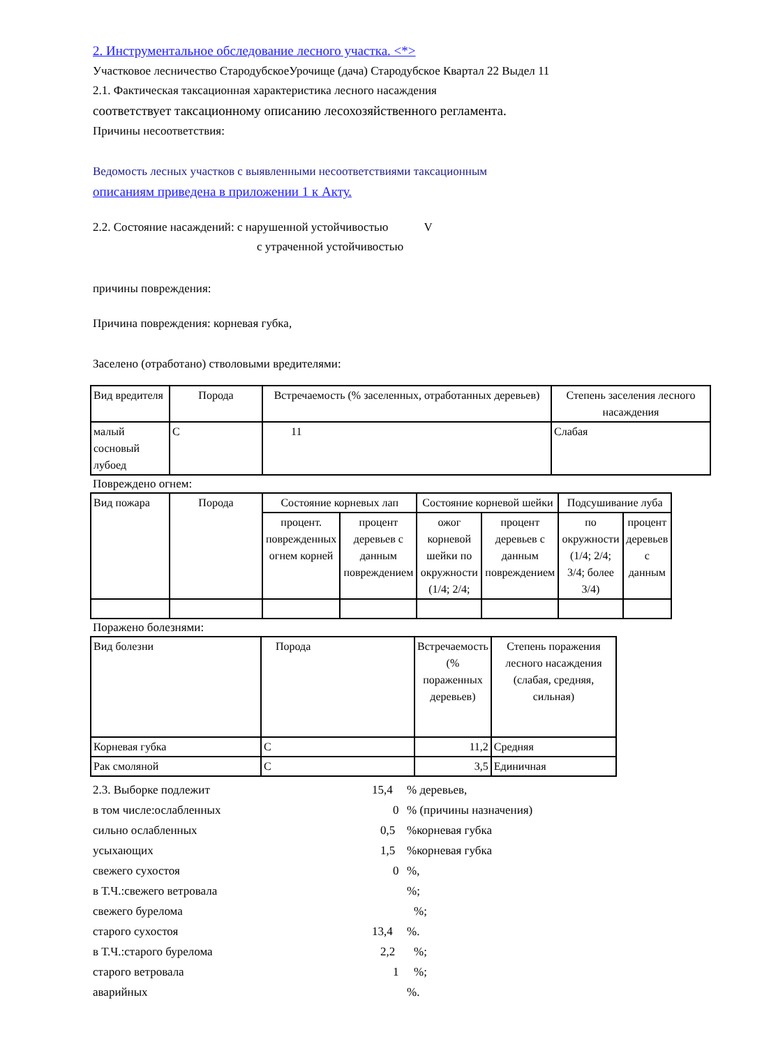2. Инструментальное обследование лесного участка. <*>
Участковое лесничество СтародубскоеУрочище (дача) Стародубское Квартал 22 Выдел 11
2.1. Фактическая таксационная характеристика лесного насаждения
соответствует таксационному описанию лесохозяйственного регламента.
Причины несоответствия:
Ведомость лесных участков с выявленными несоответствиями таксационным
описаниям приведена в приложении 1 к Акту.
2.2. Состояние насаждений: с нарушенной устойчивостью V
с утраченной устойчивостью
причины повреждения:
Причина повреждения: корневая губка,
Заселено (отработано) стволовыми вредителями:
| Вид вредителя | Порода | Встречаемость (% заселенных, отработанных деревьев) | Степень заселения лесного насаждения |
| малый сосновый лубоед | С | 11 | Слабая |
Повреждено огнем:
| Вид пожара | Порода | Состояние корневых лап | | Состояние корневой шейки | | Подсушивание луба | |
| | | процент. поврежденных огнем корней | процент деревьев с данным повреждением | ожог корневой шейки по окружности (1/4; 2/4; | процент деревьев с данным повреждением | по окружности (1/4; 2/4; 3/4; более 3/4) | процент деревьев с данным |
Поражено болезнями:
| Вид болезни | Порода | Встречаемость (% пораженных деревьев) | Степень поражения лесного насаждения (слабая, средняя, сильная) |
| Корневая губка | С | 11,2 | Средняя |
| Рак смоляной | С | 3,5 | Единичная |
2.3. Выборке подлежит 15,4% деревьев,
в том числе:ослабленных 0% (причины назначения)
сильно ослабленных 0,5%корневая губка
усыхающих 1,5%корневая губка
свежего сухостоя 0%,
в Т.Ч.:свежего ветровала%;
свежего бурелома%;
старого сухостоя 13,4%.
в Т.Ч.:старого бурелома 2,2%;
старого ветровала 1%;
аварийных%.